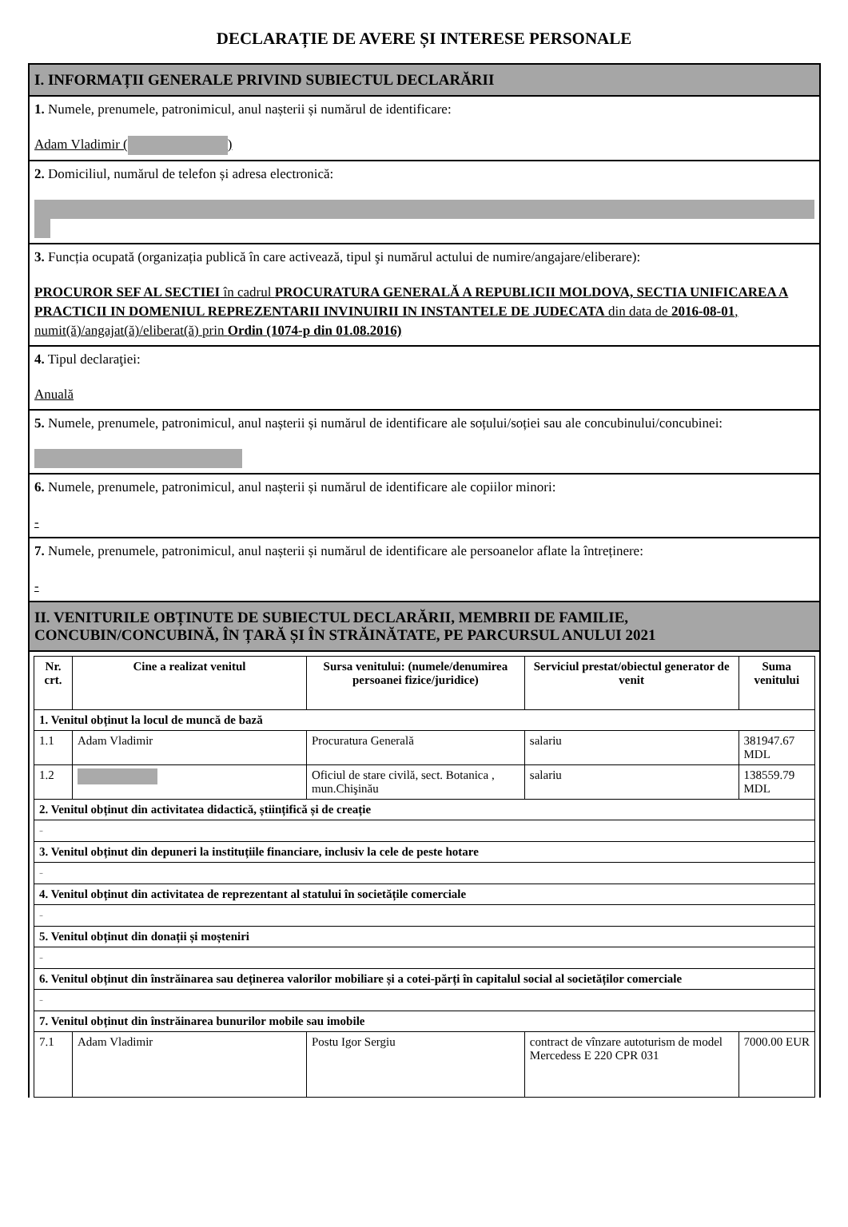DECLARAȚIE DE AVERE ȘI INTERESE PERSONALE
I. INFORMAȚII GENERALE PRIVIND SUBIECTUL DECLARĂRII
1. Numele, prenumele, patronimicul, anul nașterii și numărul de identificare:
Adam Vladimir ( )
2. Domiciliul, numărul de telefon și adresa electronică:
3. Funcția ocupată (organizația publică în care activează, tipul şi numărul actului de numire/angajare/eliberare):
PROCUROR SEF AL SECTIEI în cadrul PROCURATURA GENERALĂ A REPUBLICII MOLDOVA, SECTIA UNIFICAREA A PRACTICII IN DOMENIUL REPREZENTARII INVINUIRII IN INSTANTELE DE JUDECATA din data de 2016-08-01, numit(ă)/angajat(ă)/eliberat(ă) prin Ordin (1074-p din 01.08.2016)
4. Tipul declaraţiei:
Anuală
5. Numele, prenumele, patronimicul, anul nașterii și numărul de identificare ale soțului/soției sau ale concubinului/concubinei:
6. Numele, prenumele, patronimicul, anul nașterii și numărul de identificare ale copiilor minori:
-
7. Numele, prenumele, patronimicul, anul nașterii și numărul de identificare ale persoanelor aflate la întreținere:
-
II. VENITURILE OBȚINUTE DE SUBIECTUL DECLARĂRII, MEMBRII DE FAMILIE, CONCUBIN/CONCUBINĂ, ÎN ȚARĂ ȘI ÎN STRĂINĂTATE, PE PARCURSUL ANULUI 2021
| Nr. crt. | Cine a realizat venitul | Sursa venitului: (numele/denumirea persoanei fizice/juridice) | Serviciul prestat/obiectul generator de venit | Suma venitului |
| --- | --- | --- | --- | --- |
| 1. Venitul obținut la locul de muncă de bază | | | | |
| 1.1 | Adam Vladimir | Procuratura Generală | salariu | 381947.67 MDL |
| 1.2 | | Oficiul de stare civilă, sect. Botanica , mun.Chişinău | salariu | 138559.79 MDL |
| 2. Venitul obținut din activitatea didactică, științifică și de creație | | | | |
| - | | | | |
| 3. Venitul obținut din depuneri la instituțiile financiare, inclusiv la cele de peste hotare | | | | |
| - | | | | |
| 4. Venitul obținut din activitatea de reprezentant al statului în societățile comerciale | | | | |
| - | | | | |
| 5. Venitul obținut din donații și moșteniri | | | | |
| - | | | | |
| 6. Venitul obținut din înstrăinarea sau deținerea valorilor mobiliare și a cotei-părți în capitalul social al societăților comerciale | | | | |
| - | | | | |
| 7. Venitul obținut din înstrăinarea bunurilor mobile sau imobile | | | | |
| 7.1 | Adam Vladimir | Postu Igor Sergiu | contract de vînzare autoturism de model Mercedess E 220 CPR 031 | 7000.00 EUR |